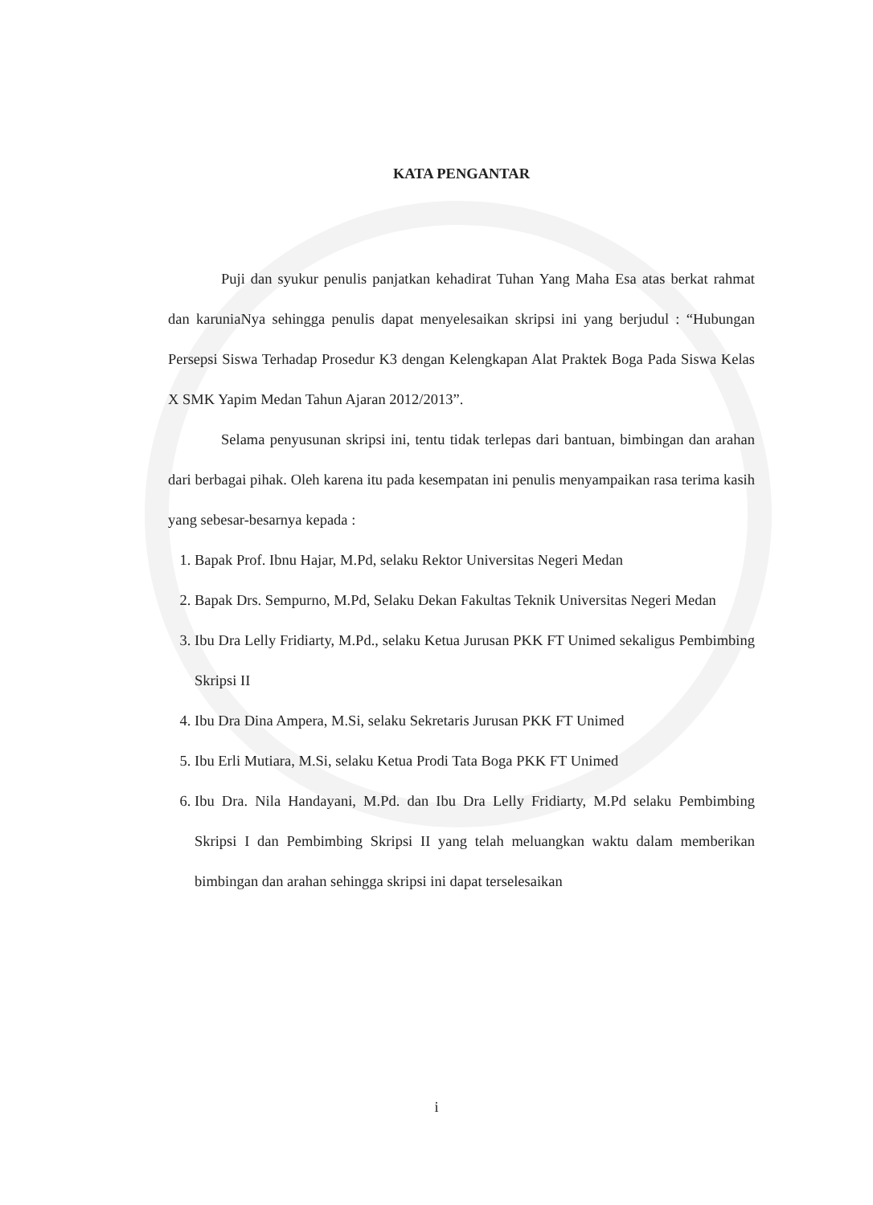KATA PENGANTAR
Puji dan syukur penulis panjatkan kehadirat Tuhan Yang Maha Esa atas berkat rahmat dan karuniaNya sehingga penulis dapat menyelesaikan skripsi ini yang berjudul : “Hubungan Persepsi Siswa Terhadap Prosedur K3 dengan Kelengkapan Alat Praktek Boga Pada Siswa Kelas X SMK Yapim Medan Tahun Ajaran 2012/2013”.
Selama penyusunan skripsi ini, tentu tidak terlepas dari bantuan, bimbingan dan arahan dari berbagai pihak. Oleh karena itu pada kesempatan ini penulis menyampaikan rasa terima kasih yang sebesar-besarnya kepada :
1. Bapak Prof. Ibnu Hajar, M.Pd, selaku Rektor Universitas Negeri Medan
2. Bapak Drs. Sempurno, M.Pd, Selaku Dekan Fakultas Teknik Universitas Negeri Medan
3. Ibu Dra Lelly Fridiarty, M.Pd., selaku Ketua Jurusan PKK FT Unimed sekaligus Pembimbing Skripsi II
4. Ibu Dra Dina Ampera, M.Si, selaku Sekretaris Jurusan PKK FT Unimed
5. Ibu Erli Mutiara, M.Si, selaku Ketua Prodi Tata Boga PKK FT Unimed
6. Ibu Dra. Nila Handayani, M.Pd. dan Ibu Dra Lelly Fridiarty, M.Pd selaku Pembimbing Skripsi I dan Pembimbing Skripsi II yang telah meluangkan waktu dalam memberikan bimbingan dan arahan sehingga skripsi ini dapat terselesaikan
i